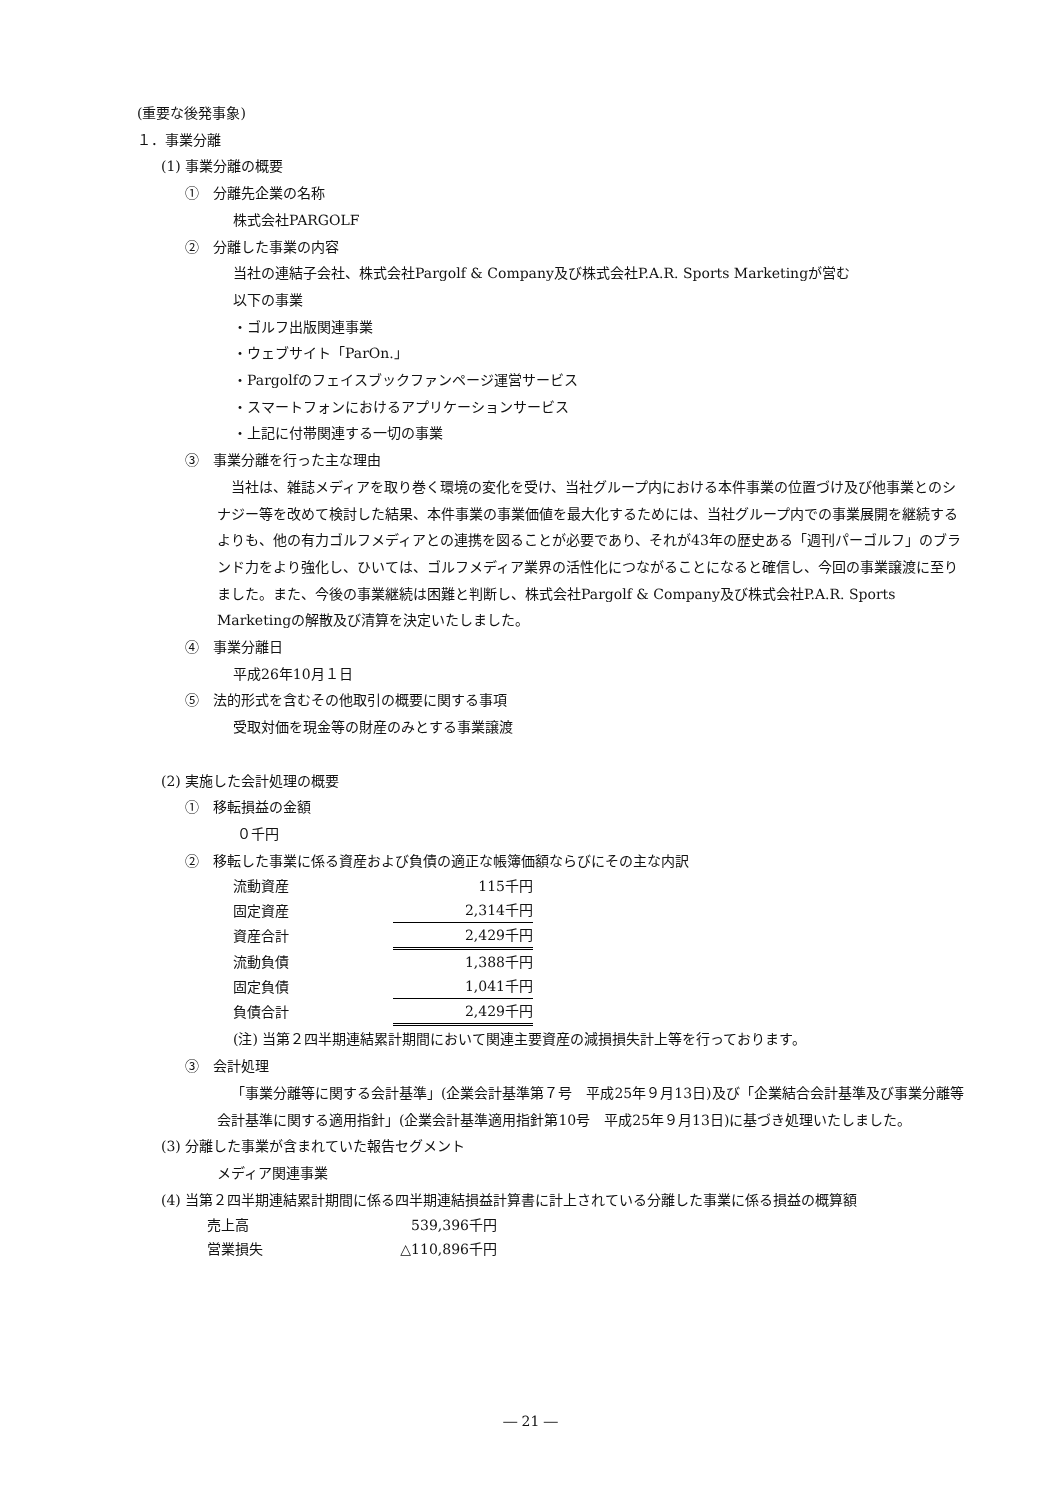(重要な後発事象)
１．事業分離
(1) 事業分離の概要
①　分離先企業の名称
株式会社PARGOLF
②　分離した事業の内容
当社の連結子会社、株式会社Pargolf & Company及び株式会社P.A.R. Sports Marketingが営む
以下の事業
・ゴルフ出版関連事業
・ウェブサイト「ParOn.」
・Pargolfのフェイスブックファンページ運営サービス
・スマートフォンにおけるアプリケーションサービス
・上記に付帯関連する一切の事業
③　事業分離を行った主な理由
当社は、雑誌メディアを取り巻く環境の変化を受け、当社グループ内における本件事業の位置づけ及び他事業とのシナジー等を改めて検討した結果、本件事業の事業価値を最大化するためには、当社グループ内での事業展開を継続するよりも、他の有力ゴルフメディアとの連携を図ることが必要であり、それが43年の歴史ある「週刊パーゴルフ」のブランド力をより強化し、ひいては、ゴルフメディア業界の活性化につながることになると確信し、今回の事業譲渡に至りました。また、今後の事業継続は困難と判断し、株式会社Pargolf & Company及び株式会社P.A.R. Sports Marketingの解散及び清算を決定いたしました。
④　事業分離日
平成26年10月１日
⑤　法的形式を含むその他取引の概要に関する事項
受取対価を現金等の財産のみとする事業譲渡
(2) 実施した会計処理の概要
①　移転損益の金額
０千円
②　移転した事業に係る資産および負債の適正な帳簿価額ならびにその主な内訳
| 流動資産 | 115千円 |
| 固定資産 | 2,314千円 |
| 資産合計 | 2,429千円 |
| 流動負債 | 1,388千円 |
| 固定負債 | 1,041千円 |
| 負債合計 | 2,429千円 |
(注) 当第２四半期連結累計期間において関連主要資産の減損損失計上等を行っております。
③　会計処理
「事業分離等に関する会計基準」(企業会計基準第７号　平成25年９月13日)及び「企業結合会計基準及び事業分離等会計基準に関する適用指針」(企業会計基準適用指針第10号　平成25年９月13日)に基づき処理いたしました。
(3) 分離した事業が含まれていた報告セグメント
メディア関連事業
(4) 当第２四半期連結累計期間に係る四半期連結損益計算書に計上されている分離した事業に係る損益の概算額
| 売上高 | 539,396千円 |
| 営業損失 | △110,896千円 |
― 21 ―